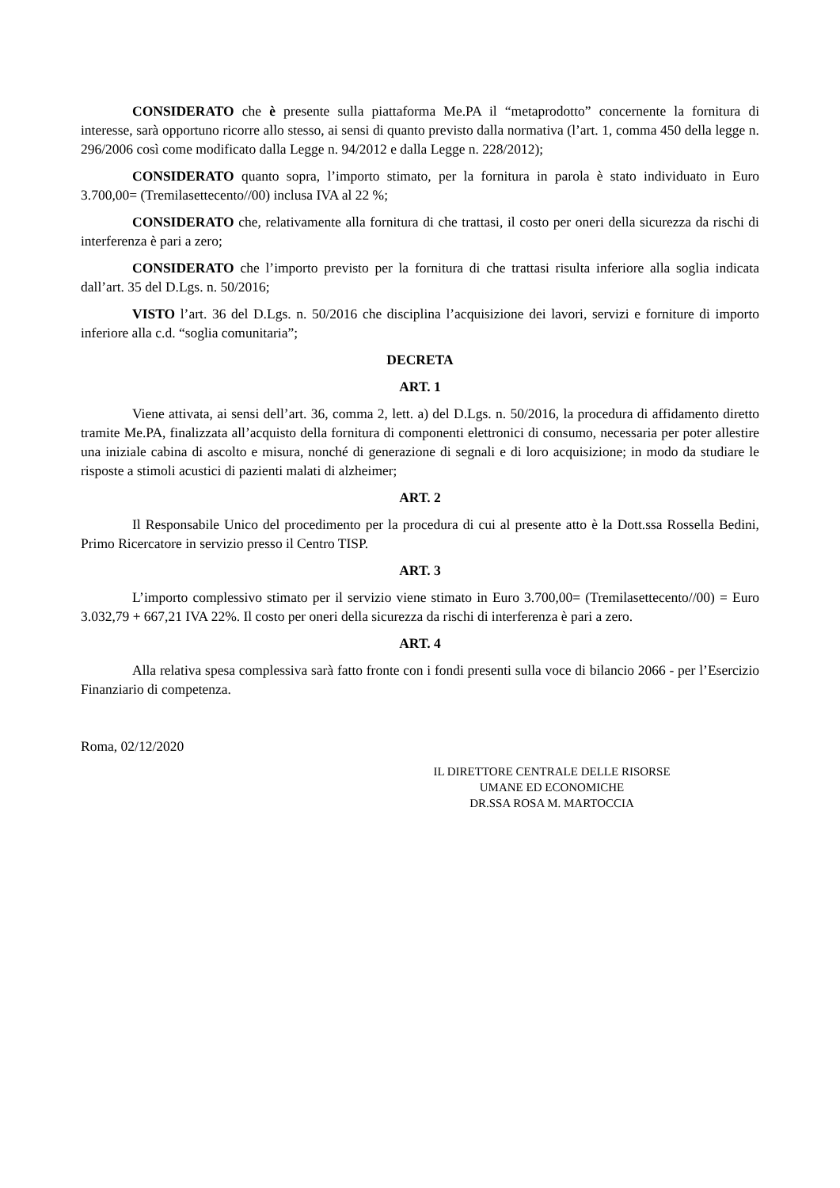CONSIDERATO che è presente sulla piattaforma Me.PA il “metaprodotto” concernente la fornitura di interesse, sarà opportuno ricorre allo stesso, ai sensi di quanto previsto dalla normativa (l’art. 1, comma 450 della legge n. 296/2006 così come modificato dalla Legge n. 94/2012 e dalla Legge n. 228/2012);
CONSIDERATO quanto sopra, l’importo stimato, per la fornitura in parola è stato individuato in Euro 3.700,00= (Tremilasettecento//00) inclusa IVA al 22 %;
CONSIDERATO che, relativamente alla fornitura di che trattasi, il costo per oneri della sicurezza da rischi di interferenza è pari a zero;
CONSIDERATO che l’importo previsto per la fornitura di che trattasi risulta inferiore alla soglia indicata dall’art. 35 del D.Lgs. n. 50/2016;
VISTO l’art. 36 del D.Lgs. n. 50/2016 che disciplina l’acquisizione dei lavori, servizi e forniture di importo inferiore alla c.d. “soglia comunitaria”;
DECRETA
ART. 1
Viene attivata, ai sensi dell’art. 36, comma 2, lett. a) del D.Lgs. n. 50/2016, la procedura di affidamento diretto tramite Me.PA, finalizzata all’acquisto della fornitura di componenti elettronici di consumo, necessaria per poter allestire una iniziale cabina di ascolto e misura, nonché di generazione di segnali e di loro acquisizione; in modo da studiare le risposte a stimoli acustici di pazienti malati di alzheimer;
ART. 2
Il Responsabile Unico del procedimento per la procedura di cui al presente atto è la Dott.ssa Rossella Bedini, Primo Ricercatore in servizio presso il Centro TISP.
ART. 3
L’importo complessivo stimato per il servizio viene stimato in Euro 3.700,00= (Tremilasettecento//00) = Euro 3.032,79 + 667,21 IVA 22%. Il costo per oneri della sicurezza da rischi di interferenza è pari a zero.
ART. 4
Alla relativa spesa complessiva sarà fatto fronte con i fondi presenti sulla voce di bilancio 2066 - per l’Esercizio Finanziario di competenza.
Roma, 02/12/2020
IL DIRETTORE CENTRALE DELLE RISORSE
UMANE ED ECONOMICHE
DR.SSA ROSA M. MARTOCCIA